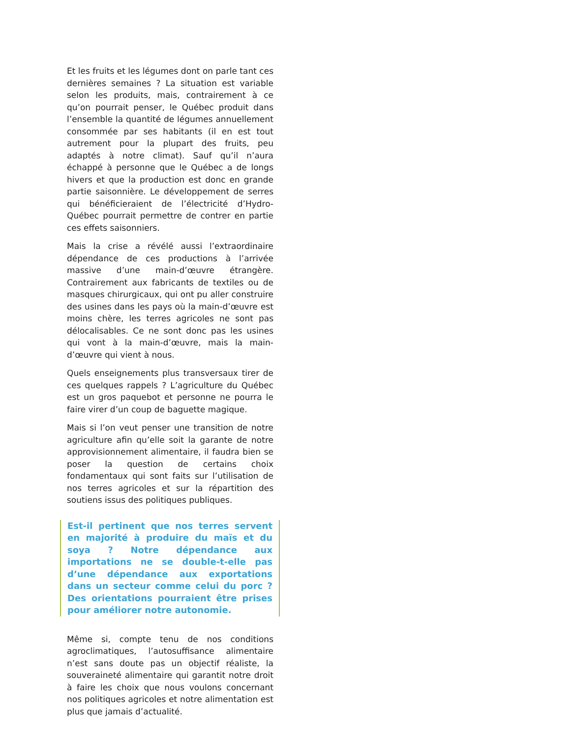Et les fruits et les légumes dont on parle tant ces dernières semaines ? La situation est variable selon les produits, mais, contrairement à ce qu’on pourrait penser, le Québec produit dans l’ensemble la quantité de légumes annuellement consommée par ses habitants (il en est tout autrement pour la plupart des fruits, peu adaptés à notre climat). Sauf qu’il n’aura échappé à personne que le Québec a de longs hivers et que la production est donc en grande partie saisonnière. Le développement de serres qui bénéficieraient de l’électricité d’Hydro-Québec pourrait permettre de contrer en partie ces effets saisonniers.
Mais la crise a révélé aussi l’extraordinaire dépendance de ces productions à l’arrivée massive d’une main-d’œuvre étrangère. Contrairement aux fabricants de textiles ou de masques chirurgicaux, qui ont pu aller construire des usines dans les pays où la main-d’œuvre est moins chère, les terres agricoles ne sont pas délocalisables. Ce ne sont donc pas les usines qui vont à la main-d’œuvre, mais la main-d’œuvre qui vient à nous.
Quels enseignements plus transversaux tirer de ces quelques rappels ? L’agriculture du Québec est un gros paquebot et personne ne pourra le faire virer d’un coup de baguette magique.
Mais si l’on veut penser une transition de notre agriculture afin qu’elle soit la garante de notre approvisionnement alimentaire, il faudra bien se poser la question de certains choix fondamentaux qui sont faits sur l’utilisation de nos terres agricoles et sur la répartition des soutiens issus des politiques publiques.
Est-il pertinent que nos terres servent en majorité à produire du maïs et du soya ? Notre dépendance aux importations ne se double-t-elle pas d’une dépendance aux exportations dans un secteur comme celui du porc ? Des orientations pourraient être prises pour améliorer notre autonomie.
Même si, compte tenu de nos conditions agroclimatiques, l’autosuffisance alimentaire n’est sans doute pas un objectif réaliste, la souveraineté alimentaire qui garantit notre droit à faire les choix que nous voulons concernant nos politiques agricoles et notre alimentation est plus que jamais d’actualité.